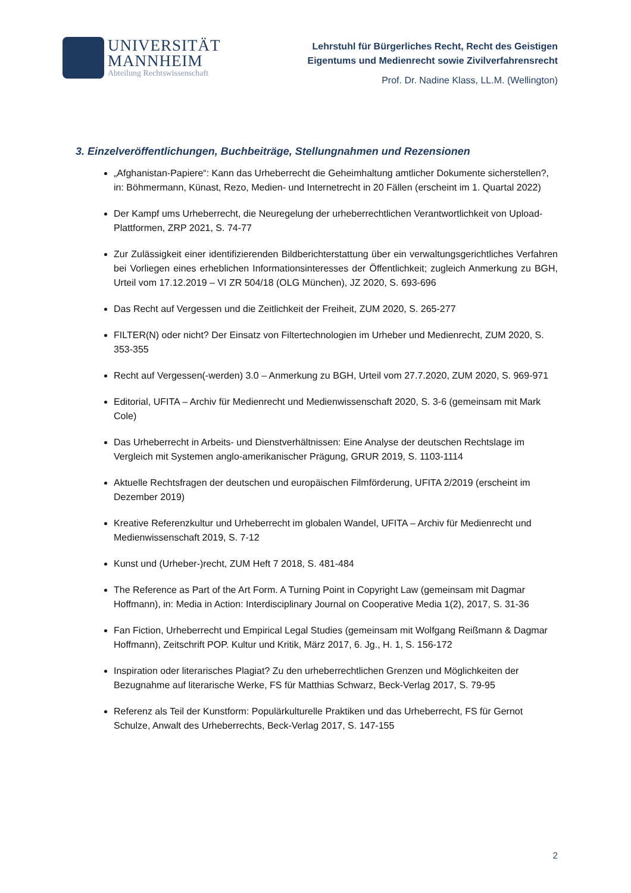UNIVERSITÄT
MANNHEIM
Abteilung Rechtswissenschaft
Lehrstuhl für Bürgerliches Recht, Recht des Geistigen
Eigentums und Medienrecht sowie Zivilverfahrensrecht
Prof. Dr. Nadine Klass, LL.M. (Wellington)
3. Einzelveröffentlichungen, Buchbeiträge, Stellungnahmen und Rezensionen
„Afghanistan-Papiere“: Kann das Urheberrecht die Geheimhaltung amtlicher Dokumente sicherstellen?, in: Böhmermann, Künast, Rezo, Medien- und Internetrecht in 20 Fällen (erscheint im 1. Quartal 2022)
Der Kampf ums Urheberrecht, die Neuregelung der urheberrechtlichen Verantwortlichkeit von Upload-Plattformen, ZRP 2021, S. 74-77
Zur Zulässigkeit einer identifizierenden Bildberichterstattung über ein verwaltungsgerichtliches Verfahren bei Vorliegen eines erheblichen Informationsinteresses der Öffentlichkeit; zugleich Anmerkung zu BGH, Urteil vom 17.12.2019 – VI ZR 504/18 (OLG München), JZ 2020, S. 693-696
Das Recht auf Vergessen und die Zeitlichkeit der Freiheit, ZUM 2020, S. 265-277
FILTER(N) oder nicht? Der Einsatz von Filtertechnologien im Urheber und Medienrecht, ZUM 2020, S. 353-355
Recht auf Vergessen(-werden) 3.0 – Anmerkung zu BGH, Urteil vom 27.7.2020, ZUM 2020, S. 969-971
Editorial, UFITA – Archiv für Medienrecht und Medienwissenschaft 2020, S. 3-6 (gemeinsam mit Mark Cole)
Das Urheberrecht in Arbeits- und Dienstverhältnissen: Eine Analyse der deutschen Rechtslage im Vergleich mit Systemen anglo-amerikanischer Prägung, GRUR 2019, S. 1103-1114
Aktuelle Rechtsfragen der deutschen und europäischen Filmförderung, UFITA 2/2019 (erscheint im Dezember 2019)
Kreative Referenzkultur und Urheberrecht im globalen Wandel, UFITA – Archiv für Medienrecht und Medienwissenschaft 2019, S. 7-12
Kunst und (Urheber-)recht, ZUM Heft 7 2018, S. 481-484
The Reference as Part of the Art Form. A Turning Point in Copyright Law (gemeinsam mit Dagmar Hoffmann), in: Media in Action: Interdisciplinary Journal on Cooperative Media 1(2), 2017, S. 31-36
Fan Fiction, Urheberrecht und Empirical Legal Studies (gemeinsam mit Wolfgang Reißmann & Dagmar Hoffmann), Zeitschrift POP. Kultur und Kritik, März 2017, 6. Jg., H. 1, S. 156-172
Inspiration oder literarisches Plagiat? Zu den urheberrechtlichen Grenzen und Möglichkeiten der Bezugnahme auf literarische Werke, FS für Matthias Schwarz, Beck-Verlag 2017, S. 79-95
Referenz als Teil der Kunstform: Populärkulturelle Praktiken und das Urheberrecht, FS für Gernot Schulze, Anwalt des Urheberrechts, Beck-Verlag 2017, S. 147-155
2